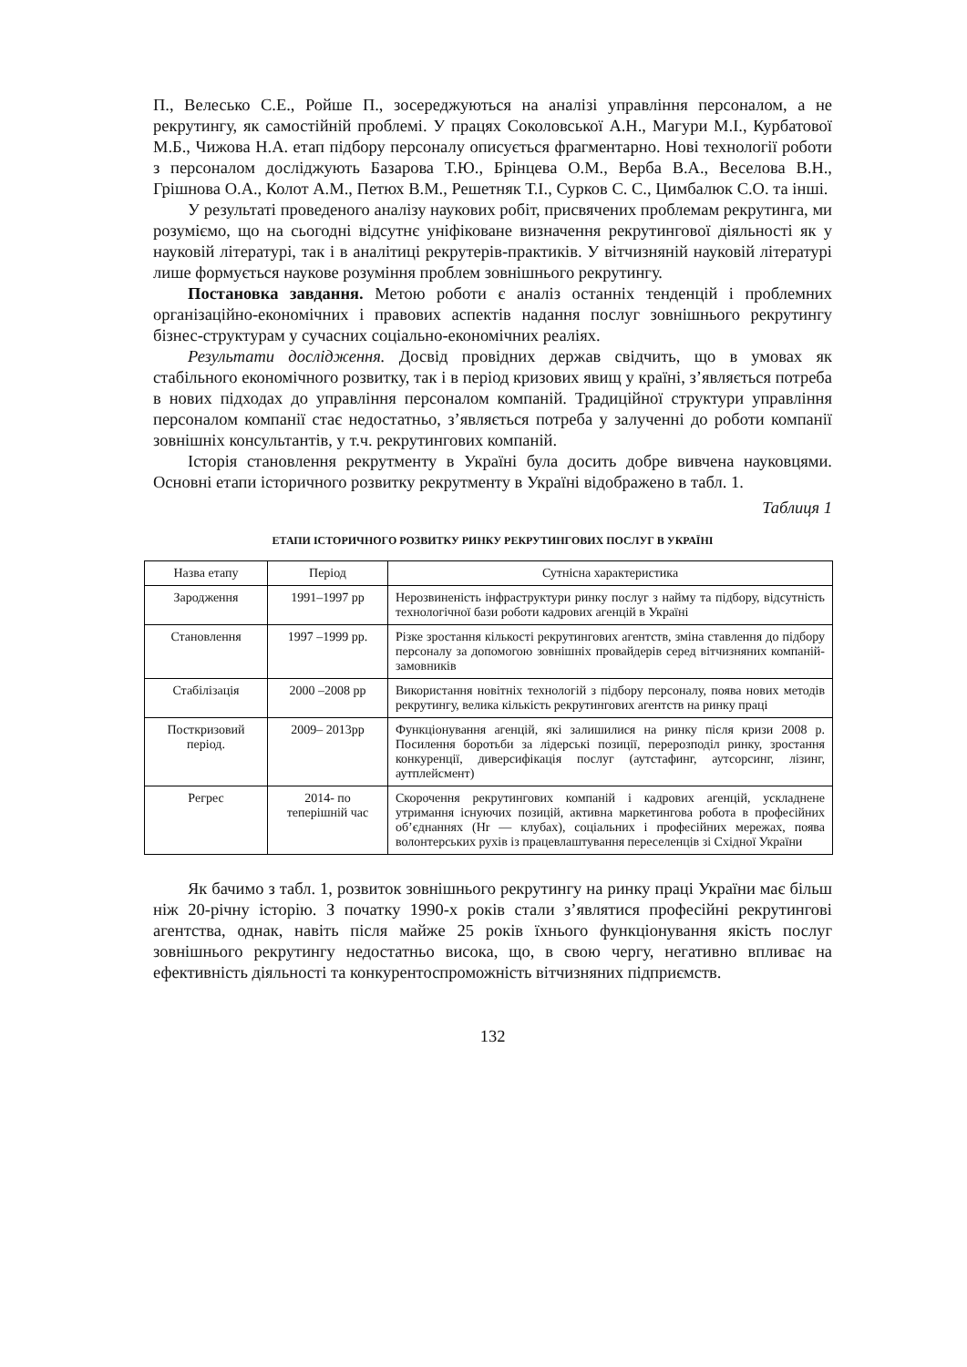П., Велесько С.Е., Ройше П., зосереджуються на аналізі управління персоналом, а не рекрутингу, як самостійній проблемі. У працях Соколовської А.Н., Магури М.І., Курбатової М.Б., Чижова Н.А. етап підбору персоналу описується фрагментарно. Нові технології роботи з персоналом досліджують Базарова Т.Ю., Брінцева О.М., Верба В.А., Веселова В.Н., Грішнова О.А., Колот А.М., Петюх В.М., Решетняк Т.І., Сурков С. С., Цимбалюк С.О. та інші.
У результаті проведеного аналізу наукових робіт, присвячених проблемам рекрутинга, ми розуміємо, що на сьогодні відсутнє уніфіковане визначення рекрутингової діяльності як у науковій літературі, так і в аналітиці рекрутерів-практиків. У вітчизняній науковій літературі лише формується наукове розуміння проблем зовнішнього рекрутингу.
Постановка завдання. Метою роботи є аналіз останніх тенденцій і проблемних організаційно-економічних і правових аспектів надання послуг зовнішнього рекрутингу бізнес-структурам у сучасних соціально-економічних реаліях.
Результати дослідження. Досвід провідних держав свідчить, що в умовах як стабільного економічного розвитку, так і в період кризових явищ у країні, з’являється потреба в нових підходах до управління персоналом компаній. Традиційної структури управління персоналом компанії стає недостатньо, з’являється потреба у залученні до роботи компанії зовнішніх консультантів, у т.ч. рекрутингових компаній.
Історія становлення рекрутменту в Україні була досить добре вивчена науковцями. Основні етапи історичного розвитку рекрутменту в Україні відображено в табл. 1.
Таблиця 1
ЕТАПИ ІСТОРИЧНОГО РОЗВИТКУ РИНКУ РЕКРУТИНГОВИХ ПОСЛУГ В УКРАЇНІ
| Назва етапу | Період | Сутнісна характеристика |
| --- | --- | --- |
| Зародження | 1991–1997 рр | Нерозвиненість інфраструктури ринку послуг з найму та підбору, відсутність технологічної бази роботи кадрових агенцій в Україні |
| Становлення | 1997 –1999 рр. | Різке зростання кількості рекрутингових агентств, зміна ставлення до підбору персоналу за допомогою зовнішніх провайдерів серед вітчизняних компаній-замовників |
| Стабілізація | 2000 –2008 рр | Використання новітніх технологій з підбору персоналу, поява нових методів рекрутингу, велика кількість рекрутингових агентств на ринку праці |
| Посткризовий період. | 2009– 2013рр | Функціонування агенцій, які залишилися на ринку після кризи 2008 р. Посилення боротьби за лідерські позиції, перерозподіл ринку, зростання конкуренції, диверсифікація послуг (аутстафинг, аутсорсинг, лізинг, аутплейсмент) |
| Регрес | 2014- по теперішній час | Скорочення рекрутингових компаній і кадрових агенцій, ускладнене утримання існуючих позицій, активна маркетингова робота в професійних об’єднаннях (Hr — клубах), соціальних і професійних мережах, поява волонтерських рухів із працевлаштування переселенців зі Східної України |
Як бачимо з табл. 1, розвиток зовнішнього рекрутингу на ринку праці України має більш ніж 20-річну історію. З початку 1990-х років стали з’являтися професійні рекрутингові агентства, однак, навіть після майже 25 років їхнього функціонування якість послуг зовнішнього рекрутингу недостатньо висока, що, в свою чергу, негативно впливає на ефективність діяльності та конкурентоспроможність вітчизняних підприємств.
132